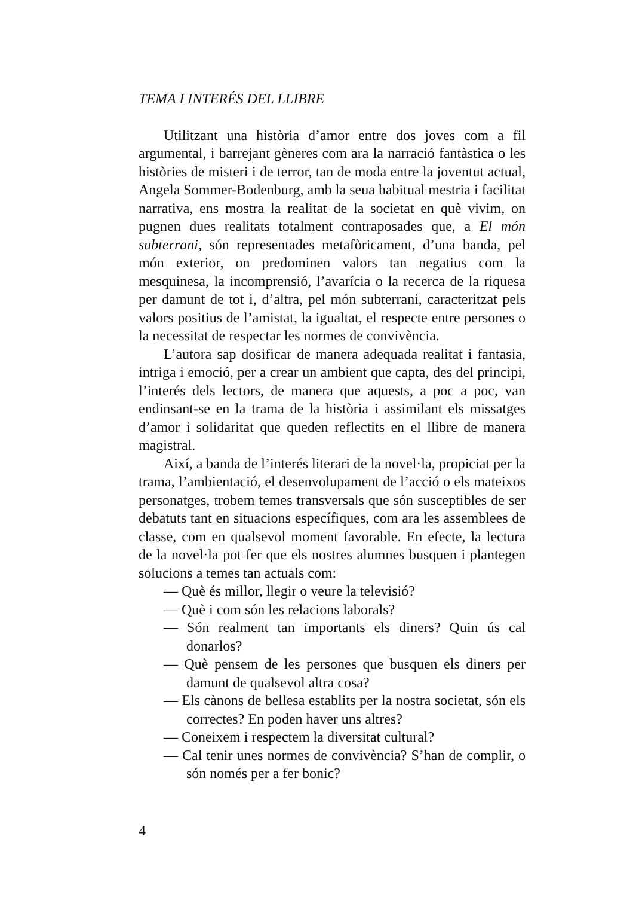TEMA I INTERÉS DEL LLIBRE
Utilitzant una història d’amor entre dos joves com a fil argumental, i barrejant gèneres com ara la narració fantàstica o les històries de misteri i de terror, tan de moda entre la joventut actual, Angela Sommer-Bodenburg, amb la seua habitual mestria i facilitat narrativa, ens mostra la realitat de la societat en què vivim, on pugnen dues realitats totalment contraposades que, a El món subterrani, són representades metafòricament, d’una banda, pel món exterior, on predominen valors tan negatius com la mesquinesa, la incomprensió, l’avarícia o la recerca de la riquesa per damunt de tot i, d’altra, pel món subterrani, caracteritzat pels valors positius de l’amistat, la igualtat, el respecte entre persones o la necessitat de respectar les normes de convivència.
L’autora sap dosificar de manera adequada realitat i fantasia, intriga i emoció, per a crear un ambient que capta, des del principi, l’interés dels lectors, de manera que aquests, a poc a poc, van endinsant-se en la trama de la història i assimilant els missatges d’amor i solidaritat que queden reflectits en el llibre de manera magistral.
Així, a banda de l’interés literari de la novel·la, propiciat per la trama, l’ambientació, el desenvolupament de l’acció o els mateixos personatges, trobem temes transversals que són susceptibles de ser debatuts tant en situacions específiques, com ara les assemblees de classe, com en qualsevol moment favorable. En efecte, la lectura de la novel·la pot fer que els nostres alumnes busquen i plantegen solucions a temes tan actuals com:
— Què és millor, llegir o veure la televisió?
— Què i com són les relacions laborals?
— Són realment tan importants els diners? Quin ús cal donarlos?
— Què pensem de les persones que busquen els diners per damunt de qualsevol altra cosa?
— Els cànons de bellesa establits per la nostra societat, són els correctes? En poden haver uns altres?
— Coneixem i respectem la diversitat cultural?
— Cal tenir unes normes de convivència? S’han de complir, o són només per a fer bonic?
4